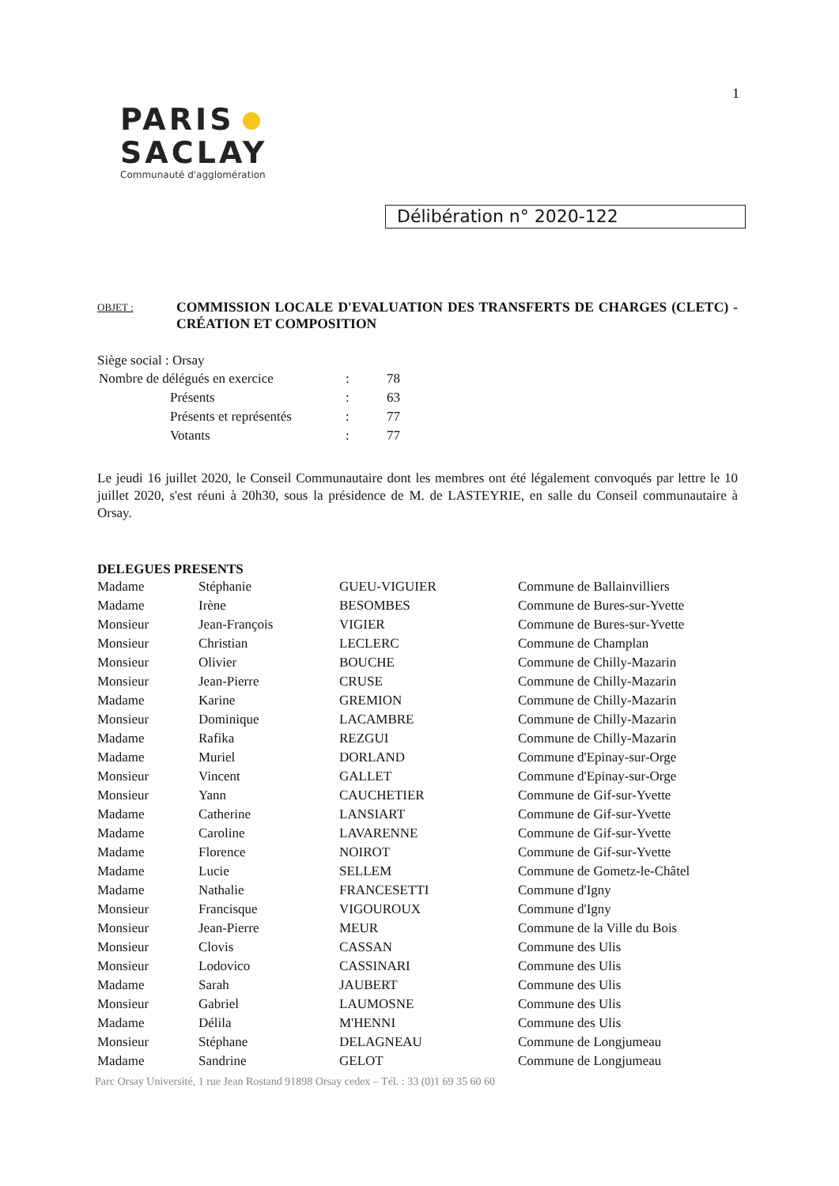1
PARIS
SACLAY
Communauté d'agglomération
Délibération n° 2020-122
OBJET :
COMMISSION LOCALE D'EVALUATION DES TRANSFERTS DE CHARGES (CLETC) - CRÉATION ET COMPOSITION
Siège social : Orsay
| Nombre de délégués en exercice | : | 78 |
| Présents | : | 63 |
| Présents et représentés | : | 77 |
| Votants | : | 77 |
Le jeudi 16 juillet 2020, le Conseil Communautaire dont les membres ont été légalement convoqués par lettre le 10 juillet 2020, s'est réuni à 20h30, sous la présidence de M. de LASTEYRIE, en salle du Conseil communautaire à Orsay.
DELEGUES PRESENTS
| Madame | Stéphanie | GUEU-VIGUIER | Commune de Ballainvilliers |
| Madame | Irène | BESOMBES | Commune de Bures-sur-Yvette |
| Monsieur | Jean-François | VIGIER | Commune de Bures-sur-Yvette |
| Monsieur | Christian | LECLERC | Commune de Champlan |
| Monsieur | Olivier | BOUCHE | Commune de Chilly-Mazarin |
| Monsieur | Jean-Pierre | CRUSE | Commune de Chilly-Mazarin |
| Madame | Karine | GREMION | Commune de Chilly-Mazarin |
| Monsieur | Dominique | LACAMBRE | Commune de Chilly-Mazarin |
| Madame | Rafika | REZGUI | Commune de Chilly-Mazarin |
| Madame | Muriel | DORLAND | Commune d'Epinay-sur-Orge |
| Monsieur | Vincent | GALLET | Commune d'Epinay-sur-Orge |
| Monsieur | Yann | CAUCHETIER | Commune de Gif-sur-Yvette |
| Madame | Catherine | LANSIART | Commune de Gif-sur-Yvette |
| Madame | Caroline | LAVARENNE | Commune de Gif-sur-Yvette |
| Madame | Florence | NOIROT | Commune de Gif-sur-Yvette |
| Madame | Lucie | SELLEM | Commune de Gometz-le-Châtel |
| Madame | Nathalie | FRANCESETTI | Commune d'Igny |
| Monsieur | Francisque | VIGOUROUX | Commune d'Igny |
| Monsieur | Jean-Pierre | MEUR | Commune de la Ville du Bois |
| Monsieur | Clovis | CASSAN | Commune des Ulis |
| Monsieur | Lodovico | CASSINARI | Commune des Ulis |
| Madame | Sarah | JAUBERT | Commune des Ulis |
| Monsieur | Gabriel | LAUMOSNE | Commune des Ulis |
| Madame | Délila | M'HENNI | Commune des Ulis |
| Monsieur | Stéphane | DELAGNEAU | Commune de Longjumeau |
| Madame | Sandrine | GELOT | Commune de Longjumeau |
Parc Orsay Université, 1 rue Jean Rostand 91898 Orsay cedex – Tél. : 33 (0)1 69 35 60 60